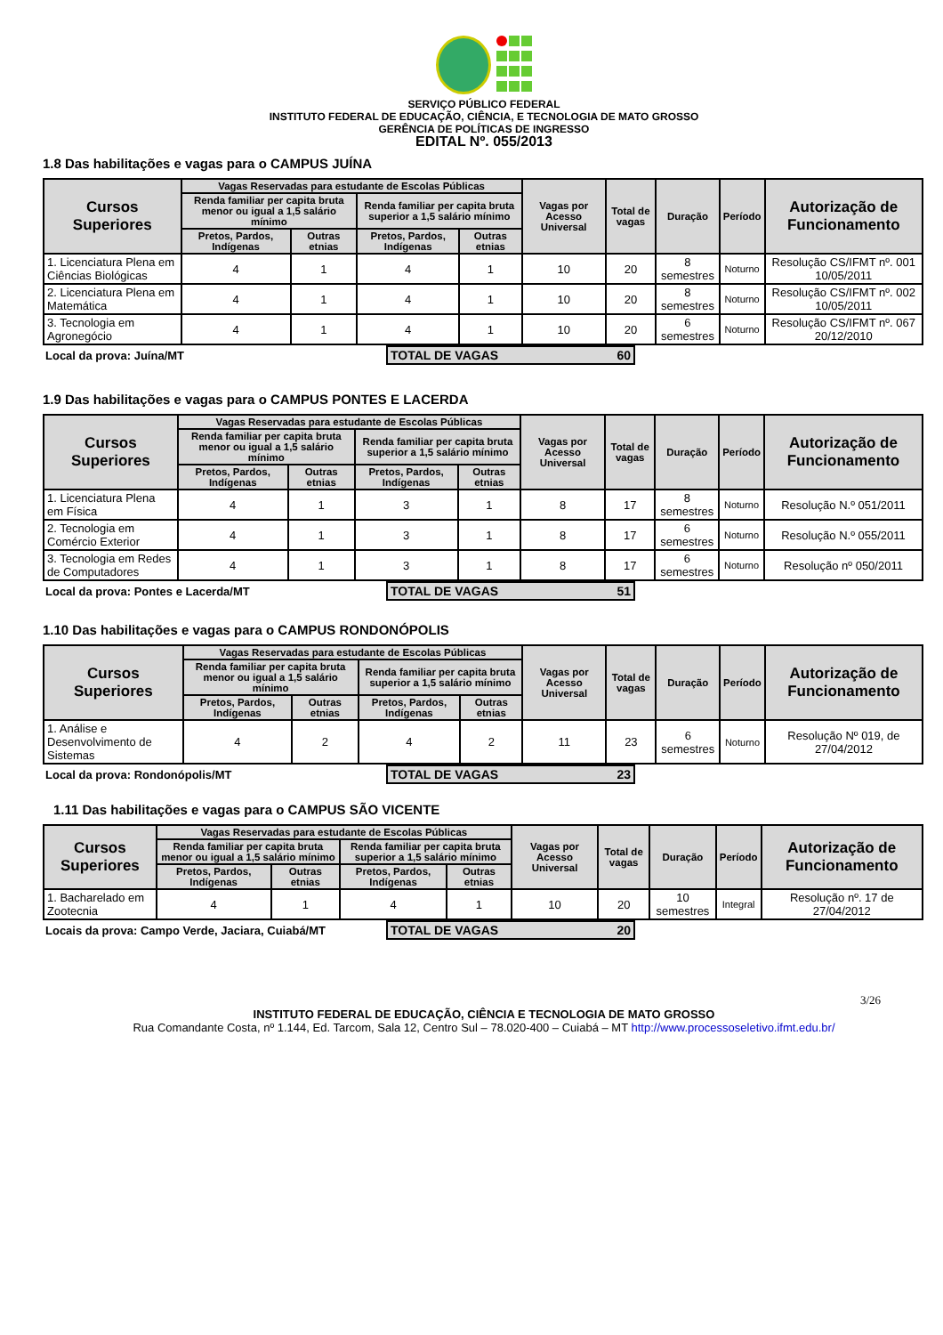SERVIÇO PÚBLICO FEDERAL
INSTITUTO FEDERAL DE EDUCAÇÃO, CIÊNCIA, E TECNOLOGIA DE MATO GROSSO
GERÊNCIA DE POLÍTICAS DE INGRESSO
EDITAL Nº. 055/2013
1.8 Das habilitações e vagas para o CAMPUS JUÍNA
| Cursos Superiores | Vagas Reservadas para estudante de Escolas Públicas | | | | Vagas por Acesso Universal | Total de vagas | Duração | Período | Autorização de Funcionamento |
| --- | --- | --- | --- | --- | --- | --- | --- | --- | --- |
| | Renda familiar per capita bruta menor ou igual a 1,5 salário mínimo | | Renda familiar per capita bruta superior a 1,5 salário mínimo | | | | | | |
| | Pretos, Pardos, Indígenas | Outras etnias | Pretos, Pardos, Indígenas | Outras etnias | | | | | |
| 1. Licenciatura Plena em Ciências Biológicas | 4 | 1 | 4 | 1 | 10 | 20 | 8 semestres | Noturno | Resolução CS/IFMT nº. 001 10/05/2011 |
| 2. Licenciatura Plena em Matemática | 4 | 1 | 4 | 1 | 10 | 20 | 8 semestres | Noturno | Resolução CS/IFMT nº. 002 10/05/2011 |
| 3. Tecnologia em Agronegócio | 4 | 1 | 4 | 1 | 10 | 20 | 6 semestres | Noturno | Resolução CS/IFMT nº. 067 20/12/2010 |
| Local da prova: Juína/MT | TOTAL DE VAGAS 60 | |
1.9 Das habilitações e vagas para o CAMPUS PONTES E LACERDA
| Cursos Superiores | Vagas Reservadas para estudante de Escolas Públicas | | | | Vagas por Acesso Universal | Total de vagas | Duração | Período | Autorização de Funcionamento |
| --- | --- | --- | --- | --- | --- | --- | --- | --- | --- |
| | Renda familiar per capita bruta menor ou igual a 1,5 salário mínimo | | Renda familiar per capita bruta superior a 1,5 salário mínimo | | | | | | |
| | Pretos, Pardos, Indígenas | Outras etnias | Pretos, Pardos, Indígenas | Outras etnias | | | | | |
| 1. Licenciatura Plena em Física | 4 | 1 | 3 | 1 | 8 | 17 | 8 semestres | Noturno | Resolução N.º 051/2011 |
| 2. Tecnologia em Comércio Exterior | 4 | 1 | 3 | 1 | 8 | 17 | 6 semestres | Noturno | Resolução N.º 055/2011 |
| 3. Tecnologia em Redes de Computadores | 4 | 1 | 3 | 1 | 8 | 17 | 6 semestres | Noturno | Resolução nº 050/2011 |
| Local da prova: Pontes e Lacerda/MT | TOTAL DE VAGAS 51 | |
1.10 Das habilitações e vagas para o CAMPUS RONDONÓPOLIS
| Cursos Superiores | Vagas Reservadas para estudante de Escolas Públicas | | | | Vagas por Acesso Universal | Total de vagas | Duração | Período | Autorização de Funcionamento |
| --- | --- | --- | --- | --- | --- | --- | --- | --- | --- |
| | Renda familiar per capita bruta menor ou igual a 1,5 salário mínimo | | Renda familiar per capita bruta superior a 1,5 salário mínimo | | | | | | |
| | Pretos, Pardos, Indígenas | Outras etnias | Pretos, Pardos, Indígenas | Outras etnias | | | | | |
| 1. Análise e Desenvolvimento de Sistemas | 4 | 2 | 4 | 2 | 11 | 23 | 6 semestres | Noturno | Resolução Nº 019, de 27/04/2012 |
| Local da prova: Rondonópolis/MT | TOTAL DE VAGAS 23 | |
1.11 Das habilitações e vagas para o CAMPUS SÃO VICENTE
| Cursos Superiores | Vagas Reservadas para estudante de Escolas Públicas | | | | Vagas por Acesso Universal | Total de vagas | Duração | Período | Autorização de Funcionamento |
| --- | --- | --- | --- | --- | --- | --- | --- | --- | --- |
| | Renda familiar per capita bruta menor ou igual a 1,5 salário mínimo | | Renda familiar per capita bruta superior a 1,5 salário mínimo | | | | | | |
| | Pretos, Pardos, Indígenas | Outras etnias | Pretos, Pardos, Indígenas | Outras etnias | | | | | |
| 1. Bacharelado em Zootecnia | 4 | 1 | 4 | 1 | 10 | 20 | 10 semestres | Integral | Resolução nº. 17 de 27/04/2012 |
| Locais da prova: Campo Verde, Jaciara, Cuiabá/MT | TOTAL DE VAGAS 20 | |
3/26
INSTITUTO FEDERAL DE EDUCAÇÃO, CIÊNCIA E TECNOLOGIA DE MATO GROSSO
Rua Comandante Costa, nº 1.144, Ed. Tarcom, Sala 12, Centro Sul – 78.020-400 – Cuiabá – MT http://www.processoseletivo.ifmt.edu.br/